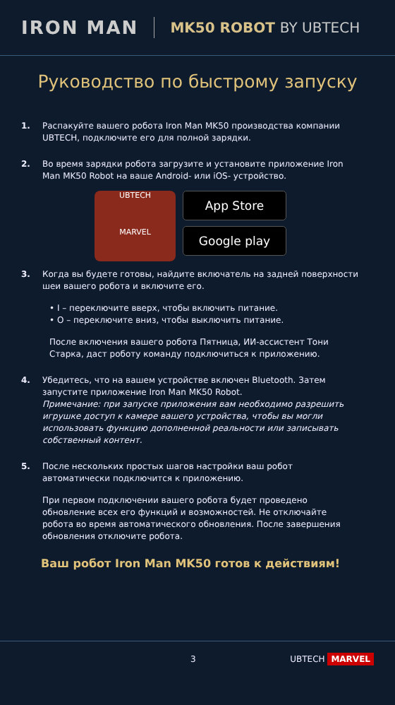IRON MAN
MK50 ROBOT BY UBTECH
Руководство по быстрому запуску
1. Распакуйте вашего робота Iron Man MK50 производства компании UBTECH, подключите его для полной зарядки.
2. Во время зарядки робота загрузите и установите приложение Iron Man MK50 Robot на ваше Android- или iOS- устройство.
UBTECH
MARVEL
App Store
Google play
3. Когда вы будете готовы, найдите включатель на задней поверхности шеи вашего робота и включите его.
• I – переключите вверх, чтобы включить питание.
• O – переключите вниз, чтобы выключить питание.
После включения вашего робота Пятница, ИИ-ассистент Тони Старка, даст роботу команду подключиться к приложению.
4. Убедитесь, что на вашем устройстве включен Bluetooth. Затем запустите приложение Iron Man MK50 Robot.
Примечание: при запуске приложения вам необходимо разрешить игрушке доступ к камере вашего устройства, чтобы вы могли использовать функцию дополненной реальности или записывать собственный контент.
5. После нескольких простых шагов настройки ваш робот автоматически подключится к приложению.
При первом подключении вашего робота будет проведено обновление всех его функций и возможностей. Не отключайте робота во время автоматического обновления. После завершения обновления отключите робота.
Ваш робот Iron Man MK50 готов к действиям!
3 UBTECH MARVEL